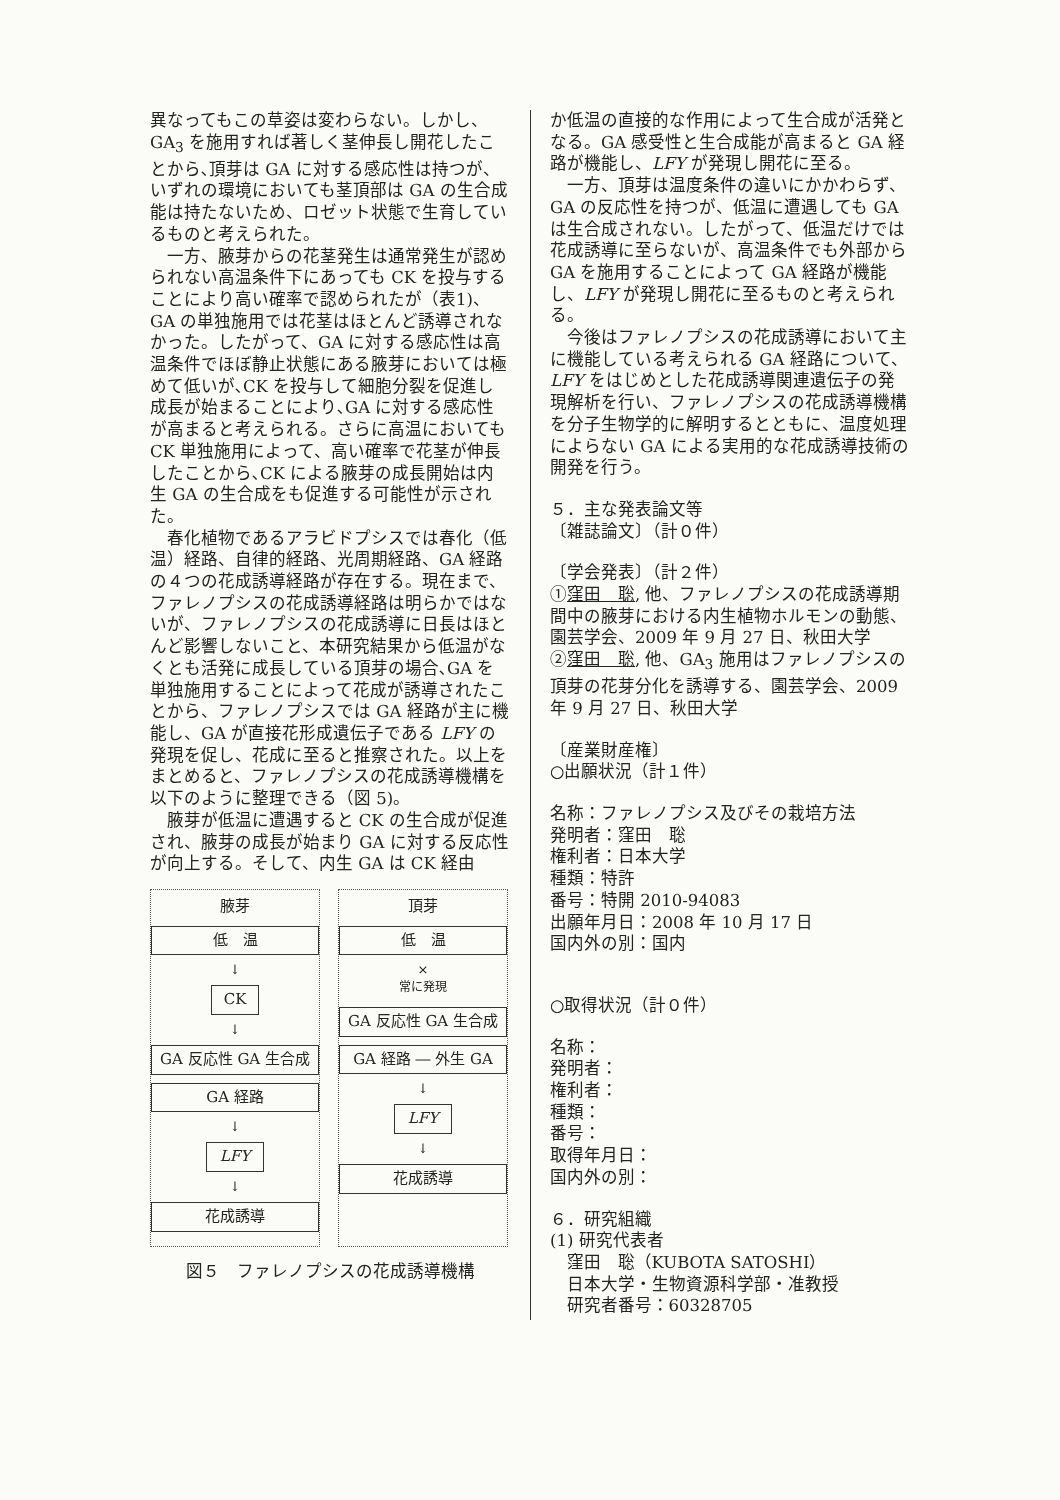異なってもこの草姿は変わらない。しかし、GA<sub>3</sub> を施用すれば著しく茎伸長し開花したことから､頂芽は GA に対する感応性は持つが、いずれの環境においても茎頂部は GA の生合成能は持たないため、ロゼット状態で生育しているものと考えられた。
一方、腋芽からの花茎発生は通常発生が認められない高温条件下にあっても CK を投与することにより高い確率で認められたが（表1)、GA の単独施用では花茎はほとんど誘導されなかった。したがって、GA に対する感応性は高温条件でほぼ静止状態にある腋芽においては極めて低いが､CK を投与して細胞分裂を促進し成長が始まることにより､GA に対する感応性が高まると考えられる。さらに高温においても CK 単独施用によって、高い確率で花茎が伸長したことから､CK による腋芽の成長開始は内生 GA の生合成をも促進する可能性が示された。
春化植物であるアラビドプシスでは春化（低温）経路、自律的経路、光周期経路、GA 経路の４つの花成誘導経路が存在する。現在まで、ファレノプシスの花成誘導経路は明らかではないが、ファレノプシスの花成誘導に日長はほとんど影響しないこと、本研究結果から低温がなくとも活発に成長している頂芽の場合､GA を単独施用することによって花成が誘導されたことから、ファレノプシスでは GA 経路が主に機能し、GA が直接花形成遺伝子である LFY の発現を促し、花成に至ると推察された。以上をまとめると、ファレノプシスの花成誘導機構を以下のように整理できる（図 5)。
腋芽が低温に遭遇すると CK の生合成が促進され、腋芽の成長が始まり GA に対する反応性が向上する。そして、内生 GA は CK 経由
腋芽
低　温
↓
CK
↓
GA 反応性 GA 生合成
GA 経路
↓
LFY
↓
花成誘導
頂芽
低　温
×
常に発現
GA 反応性 GA 生合成
GA 経路 ― 外生 GA
↓
LFY
↓
花成誘導
図５　ファレノプシスの花成誘導機構
か低温の直接的な作用によって生合成が活発となる。GA 感受性と生合成能が高まると GA 経路が機能し、LFY が発現し開花に至る。
一方、頂芽は温度条件の違いにかかわらず、GA の反応性を持つが、低温に遭遇しても GA は生合成されない。したがって、低温だけでは花成誘導に至らないが、高温条件でも外部から GA を施用することによって GA 経路が機能し、LFY が発現し開花に至るものと考えられる。
今後はファレノプシスの花成誘導において主に機能している考えられる GA 経路について、LFY をはじめとした花成誘導関連遺伝子の発現解析を行い、ファレノプシスの花成誘導機構を分子生物学的に解明するとともに、温度処理によらない GA による実用的な花成誘導技術の開発を行う。
５．主な発表論文等
〔雑誌論文〕（計０件）
〔学会発表〕（計２件）
①窪田　聡, 他、ファレノプシスの花成誘導期間中の腋芽における内生植物ホルモンの動態、園芸学会、2009 年 9 月 27 日、秋田大学
②窪田　聡, 他、GA<sub>3</sub> 施用はファレノプシスの頂芽の花芽分化を誘導する、園芸学会、2009 年 9 月 27 日、秋田大学
〔産業財産権〕
○出願状況（計１件）
名称：ファレノプシス及びその栽培方法
発明者：窪田　聡
権利者：日本大学
種類：特許
番号：特開 2010-94083
出願年月日：2008 年 10 月 17 日
国内外の別：国内
○取得状況（計０件）
名称：
発明者：
権利者：
種類：
番号：
取得年月日：
国内外の別：
６．研究組織
(1) 研究代表者
窪田　聡（KUBOTA SATOSHI）
日本大学・生物資源科学部・准教授
研究者番号：60328705